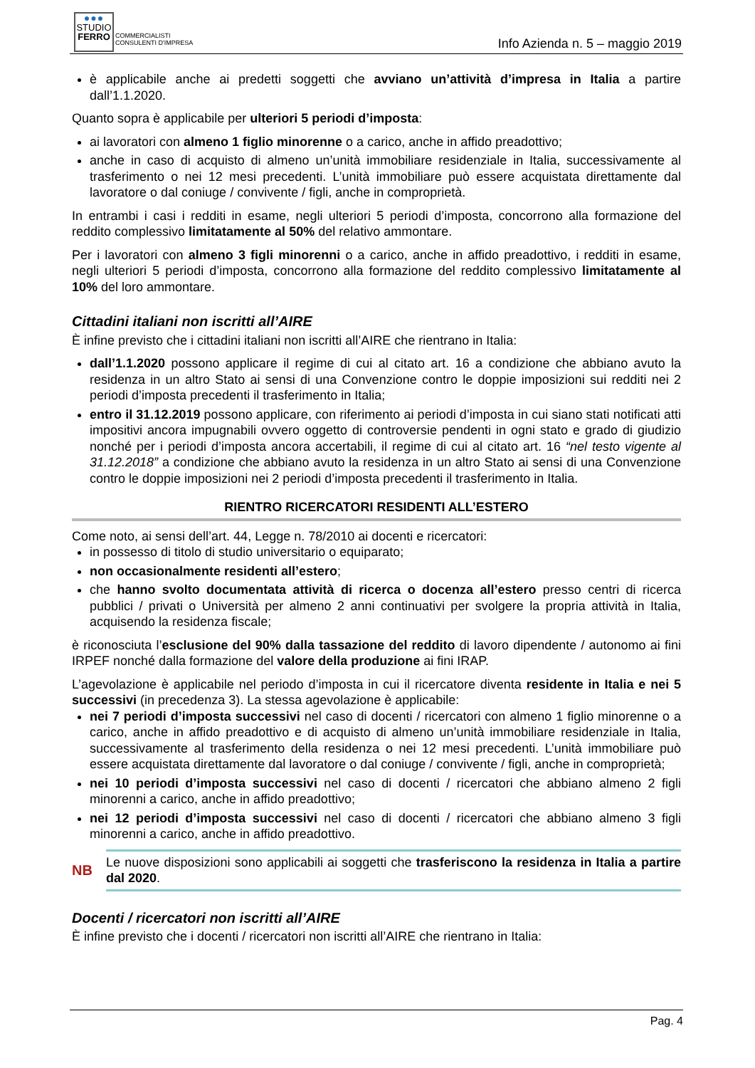●●●
STUDIO
FERRO
COMMERCIALISTI
CONSULENTI D'IMPRESA
Info Azienda n. 5 – maggio 2019
è applicabile anche ai predetti soggetti che avviano un’attività d’impresa in Italia a partire dall’1.1.2020.
Quanto sopra è applicabile per ulteriori 5 periodi d’imposta:
ai lavoratori con almeno 1 figlio minorenne o a carico, anche in affido preadottivo;
anche in caso di acquisto di almeno un’unità immobiliare residenziale in Italia, successivamente al trasferimento o nei 12 mesi precedenti. L’unità immobiliare può essere acquistata direttamente dal lavoratore o dal coniuge / convivente / figli, anche in comproprietà.
In entrambi i casi i redditi in esame, negli ulteriori 5 periodi d’imposta, concorrono alla formazione del reddito complessivo limitatamente al 50% del relativo ammontare.
Per i lavoratori con almeno 3 figli minorenni o a carico, anche in affido preadottivo, i redditi in esame, negli ulteriori 5 periodi d’imposta, concorrono alla formazione del reddito complessivo limitatamente al 10% del loro ammontare.
Cittadini italiani non iscritti all’AIRE
È infine previsto che i cittadini italiani non iscritti all’AIRE che rientrano in Italia:
dall’1.1.2020 possono applicare il regime di cui al citato art. 16 a condizione che abbiano avuto la residenza in un altro Stato ai sensi di una Convenzione contro le doppie imposizioni sui redditi nei 2 periodi d’imposta precedenti il trasferimento in Italia;
entro il 31.12.2019 possono applicare, con riferimento ai periodi d’imposta in cui siano stati notificati atti impositivi ancora impugnabili ovvero oggetto di controversie pendenti in ogni stato e grado di giudizio nonché per i periodi d’imposta ancora accertabili, il regime di cui al citato art. 16 “nel testo vigente al 31.12.2018” a condizione che abbiano avuto la residenza in un altro Stato ai sensi di una Convenzione contro le doppie imposizioni nei 2 periodi d’imposta precedenti il trasferimento in Italia.
RIENTRO RICERCATORI RESIDENTI ALL’ESTERO
Come noto, ai sensi dell’art. 44, Legge n. 78/2010 ai docenti e ricercatori:
in possesso di titolo di studio universitario o equiparato;
non occasionalmente residenti all’estero;
che hanno svolto documentata attività di ricerca o docenza all’estero presso centri di ricerca pubblici / privati o Università per almeno 2 anni continuativi per svolgere la propria attività in Italia, acquisendo la residenza fiscale;
è riconosciuta l’esclusione del 90% dalla tassazione del reddito di lavoro dipendente / autonomo ai fini IRPEF nonché dalla formazione del valore della produzione ai fini IRAP.
L’agevolazione è applicabile nel periodo d’imposta in cui il ricercatore diventa residente in Italia e nei 5 successivi (in precedenza 3). La stessa agevolazione è applicabile:
nei 7 periodi d’imposta successivi nel caso di docenti / ricercatori con almeno 1 figlio minorenne o a carico, anche in affido preadottivo e di acquisto di almeno un’unità immobiliare residenziale in Italia, successivamente al trasferimento della residenza o nei 12 mesi precedenti. L’unità immobiliare può essere acquistata direttamente dal lavoratore o dal coniuge / convivente / figli, anche in comproprietà;
nei 10 periodi d’imposta successivi nel caso di docenti / ricercatori che abbiano almeno 2 figli minorenni a carico, anche in affido preadottivo;
nei 12 periodi d’imposta successivi nel caso di docenti / ricercatori che abbiano almeno 3 figli minorenni a carico, anche in affido preadottivo.
NB
Le nuove disposizioni sono applicabili ai soggetti che trasferiscono la residenza in Italia a partire dal 2020.
Docenti / ricercatori non iscritti all’AIRE
È infine previsto che i docenti / ricercatori non iscritti all’AIRE che rientrano in Italia:
Pag. 4